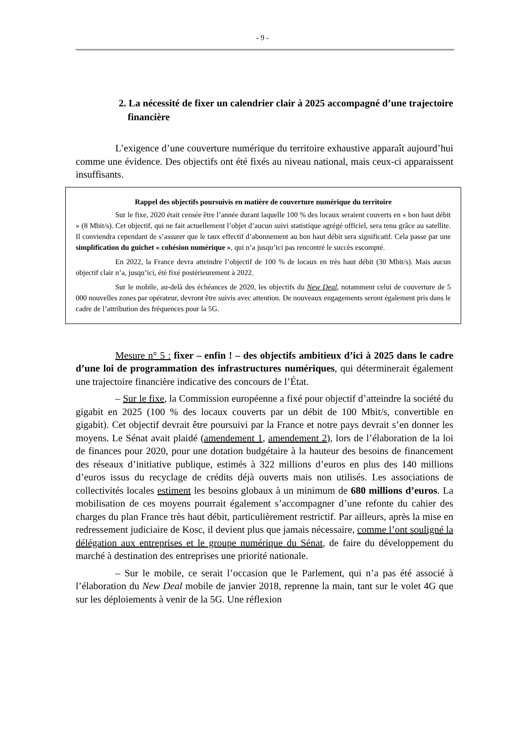- 9 -
2. La nécessité de fixer un calendrier clair à 2025 accompagné d’une trajectoire financière
L’exigence d’une couverture numérique du territoire exhaustive apparaît aujourd’hui comme une évidence. Des objectifs ont été fixés au niveau national, mais ceux-ci apparaissent insuffisants.
Rappel des objectifs poursuivis en matière de couverture numérique du territoire
Sur le fixe, 2020 était censée être l’année durant laquelle 100 % des locaux seraient couverts en « bon haut débit » (8 Mbit/s). Cet objectif, qui ne fait actuellement l’objet d’aucun suivi statistique agrégé officiel, sera tenu grâce au satellite. Il conviendra cependant de s’assurer que le taux effectif d’abonnement au bon haut débit sera significatif. Cela passe par une simplification du guichet « cohésion numérique », qui n’a jusqu’ici pas rencontré le succès escompté.
En 2022, la France devra atteindre l’objectif de 100 % de locaux en très haut débit (30 Mbit/s). Mais aucun objectif clair n’a, jusqu’ici, été fixé postérieurement à 2022.
Sur le mobile, au-delà des échéances de 2020, les objectifs du New Deal, notamment celui de couverture de 5 000 nouvelles zones par opérateur, devront être suivis avec attention. De nouveaux engagements seront également pris dans le cadre de l’attribution des fréquences pour la 5G.
Mesure n° 5 : fixer – enfin ! – des objectifs ambitieux d’ici à 2025 dans le cadre d’une loi de programmation des infrastructures numériques, qui déterminerait également une trajectoire financière indicative des concours de l’État.
– Sur le fixe, la Commission européenne a fixé pour objectif d’atteindre la société du gigabit en 2025 (100 % des locaux couverts par un débit de 100 Mbit/s, convertible en gigabit). Cet objectif devrait être poursuivi par la France et notre pays devrait s’en donner les moyens. Le Sénat avait plaidé (amendement 1, amendement 2), lors de l’élaboration de la loi de finances pour 2020, pour une dotation budgétaire à la hauteur des besoins de financement des réseaux d’initiative publique, estimés à 322 millions d’euros en plus des 140 millions d’euros issus du recyclage de crédits déjà ouverts mais non utilisés. Les associations de collectivités locales estiment les besoins globaux à un minimum de 680 millions d’euros. La mobilisation de ces moyens pourrait également s’accompagner d’une refonte du cahier des charges du plan France très haut débit, particulièrement restrictif. Par ailleurs, après la mise en redressement judiciaire de Kosc, il devient plus que jamais nécessaire, comme l’ont souligné la délégation aux entreprises et le groupe numérique du Sénat, de faire du développement du marché à destination des entreprises une priorité nationale.
– Sur le mobile, ce serait l’occasion que le Parlement, qui n’a pas été associé à l’élaboration du New Deal mobile de janvier 2018, reprenne la main, tant sur le volet 4G que sur les déploiements à venir de la 5G. Une réflexion